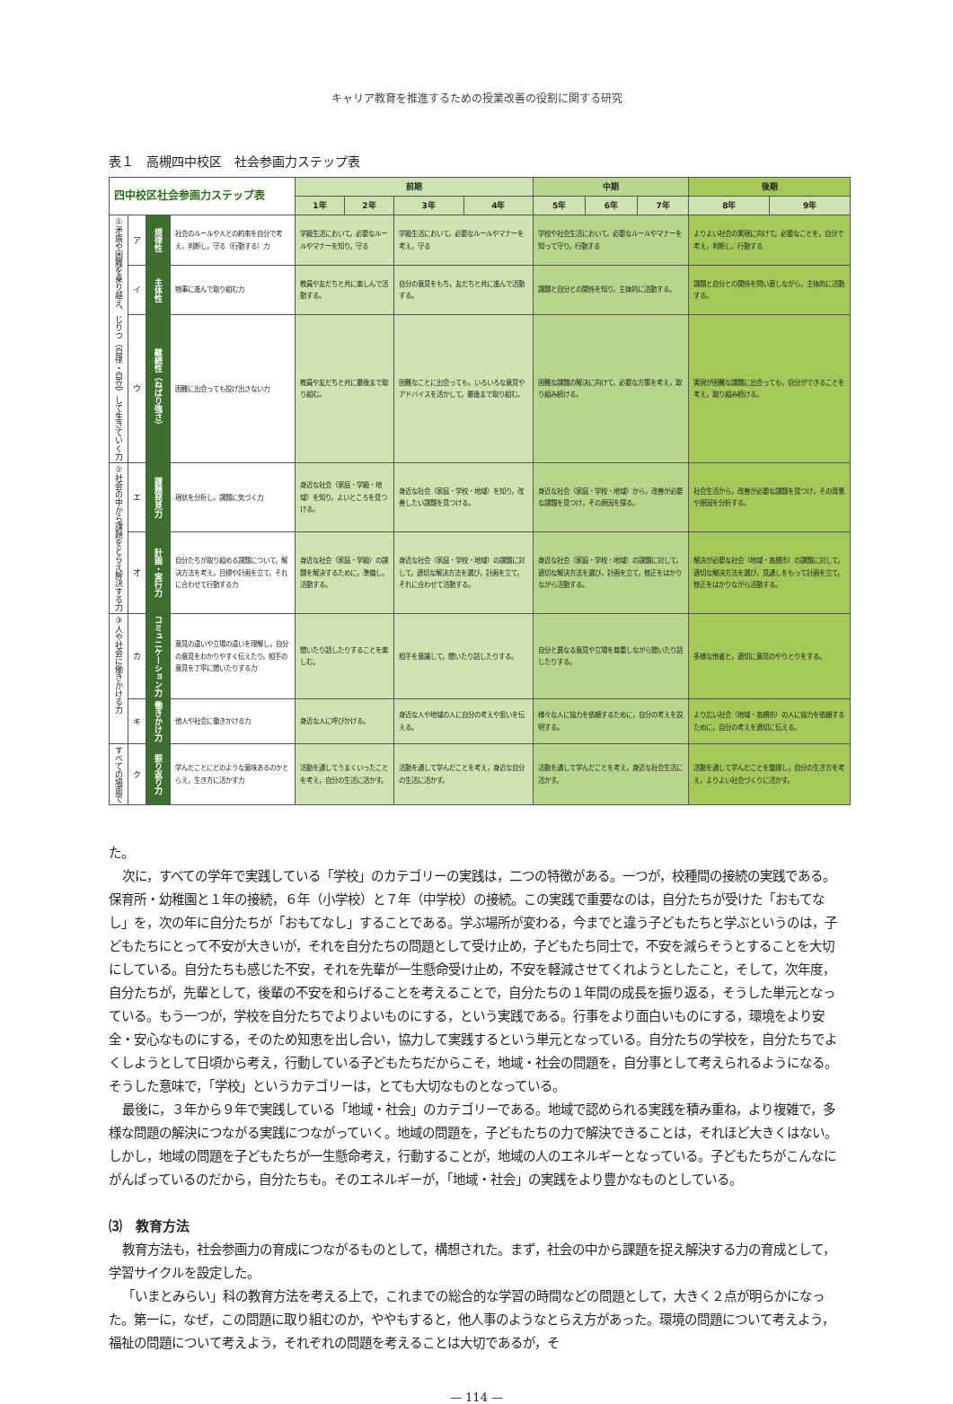キャリア教育を推進するための授業改善の役割に関する研究
表１　高槻四中校区　社会参画力ステップ表
| 四中校区社会参画力ステップ表 | | | | 前期 | | | | 中期 | | | 後期 | |
| | | | | 1年 | 2年 | 3年 | 4年 | 5年 | 6年 | 7年 | 8年 | 9年 |
| ①矛盾や困難を乗り越え、じりつ（自律・自立）して生きていく力 | ア | 規律性 | 社会のルールや人との約束を自分で考え，判断し，守る（行動する）力 | 学級生活において，必要なルールやマナーを知り，守る | | 学級生活において，必要なルールやマナーを考え，守る | | 学校や社会生活において，必要なルールやマナーを知って守り，行動する | | | よりよい社会の実現に向けて，必要なことを，自分で考え，判断し，行動する | |
| | イ | 主体性 | 物事に進んで取り組む力 | 教員や友だちと共に楽しんで活動する。 | | 自分の意見をもち，友だちと共に進んで活動する。 | | 課題と自分との関係を知り，主体的に活動する。 | | | 課題と自分との関係を問い直しながら，主体的に活動する。 | |
| | ウ | 継続性（ねばり強さ） | 困難に出会っても投げ出さない力 | 教員や友だちと共に最後まで取り組む。 | | 困難なことに出会っても，いろいろな意見やアドバイスを活かして，最後まで取り組む。 | | 困難な課題の解決に向けて，必要な方策を考え，取り組み続ける。 | | | 実現が困難な課題に出会っても，自分ができることを考え，取り組み続ける。 | |
| ②社会の中から課題をとらえ解決する力 | エ | 課題発見力 | 現状を分析し，課題に気づく力 | 身近な社会（家庭・学級・地域）を知り，よいところを見つける。 | | 身近な社会（家庭・学校・地域）を知り，改善したい課題を見つける。 | | 身近な社会（家庭・学校・地域）から，改善が必要な課題を見つけ，その原因を探る。 | | | 社会生活から，改善が必要な課題を見つけ，その背景や原因を分析する。 | |
| | オ | 計画・実行力 | 自分たちが取り組める課題について，解決方法を考え，目標や計画を立て，それに合わせて行動する力 | 身近な社会（家庭・学級）の課題を解決するために，準備し，活動する。 | | 身近な社会（家庭・学校・地域）の課題に対して，適切な解決方法を選び，計画を立て，それに合わせて活動する。 | | 身近な社会（家庭・学校・地域）の課題に対して，適切な解決方法を選び，計画を立て，修正をはかりながら活動する。 | | | 解決が必要な社会（地域・高槻市）の課題に対して，適切な解決方法を選び，見通しをもって計画を立て，修正をはかりながら活動する。 | |
| ③人や社会に働きかける力 | カ | コミュニケーション力 | 意見の違いや立場の違いを理解し，自分の意見をわかりやすく伝えたり，相手の意見を丁寧に聞いたりする力 | 聞いたり話したりすることを楽しむ。 | | 相手を意識して，聞いたり話したりする。 | | 自分と異なる意見や立場を尊重しながら聞いたり話したりする。 | | | 多様な他者と，適切に意見のやりとりをする。 | |
| | キ | 働きかけ力 | 他人や社会に働きかける力 | 身近な人に呼びかける。 | | 身近な人や地域の人に自分の考えや思いを伝える。 | | 様々な人に協力を依頼するために，自分の考えを説明する。 | | | より広い社会（地域・高槻市）の人に協力を依頼するために，自分の考えを適切に伝える。 | |
| すべての場面で | ク | 振り返り力 | 学んだことにどのような意味あるのかとらえ，生き方に活かす力 | 活動を通してうまくいったことを考え，自分の生活に活かす。 | | 活動を通して学んだことを考え，身近な自分の生活に活かす。 | | 活動を通して学んだことを考え，身近な社会生活に活かす。 | | | 活動を通して学んだことを整理し，自分の生き方を考え，よりよい社会づくりに活かす。 | |
た。
次に，すべての学年で実践している「学校」のカテゴリーの実践は，二つの特徴がある。一つが，校種間の接続の実践である。保育所・幼稚園と１年の接続，６年（小学校）と７年（中学校）の接続。この実践で重要なのは，自分たちが受けた「おもてなし」を，次の年に自分たちが「おもてなし」することである。学ぶ場所が変わる，今までと違う子どもたちと学ぶというのは，子どもたちにとって不安が大きいが，それを自分たちの問題として受け止め，子どもたち同士で，不安を減らそうとすることを大切にしている。自分たちも感じた不安，それを先輩が一生懸命受け止め，不安を軽減させてくれようとしたこと，そして，次年度，自分たちが，先輩として，後輩の不安を和らげることを考えることで，自分たちの１年間の成長を振り返る，そうした単元となっている。もう一つが，学校を自分たちでよりよいものにする，という実践である。行事をより面白いものにする，環境をより安全・安心なものにする，そのため知恵を出し合い，協力して実践するという単元となっている。自分たちの学校を，自分たちでよくしようとして日頃から考え，行動している子どもたちだからこそ，地域・社会の問題を，自分事として考えられるようになる。そうした意味で，「学校」というカテゴリーは，とても大切なものとなっている。
最後に，３年から９年で実践している「地域・社会」のカテゴリーである。地域で認められる実践を積み重ね，より複雑で，多様な問題の解決につながる実践につながっていく。地域の問題を，子どもたちの力で解決できることは，それほど大きくはない。しかし，地域の問題を子どもたちが一生懸命考え，行動することが，地域の人のエネルギーとなっている。子どもたちがこんなにがんばっているのだから，自分たちも。そのエネルギーが，「地域・社会」の実践をより豊かなものとしている。
⑶　教育方法
教育方法も，社会参画力の育成につながるものとして，構想された。まず，社会の中から課題を捉え解決する力の育成として，学習サイクルを設定した。
「いまとみらい」科の教育方法を考える上で，これまでの総合的な学習の時間などの問題として，大きく２点が明らかになった。第一に，なぜ，この問題に取り組むのか，ややもすると，他人事のようなとらえ方があった。環境の問題について考えよう，福祉の問題について考えよう，それぞれの問題を考えることは大切であるが，そ
— 114 —